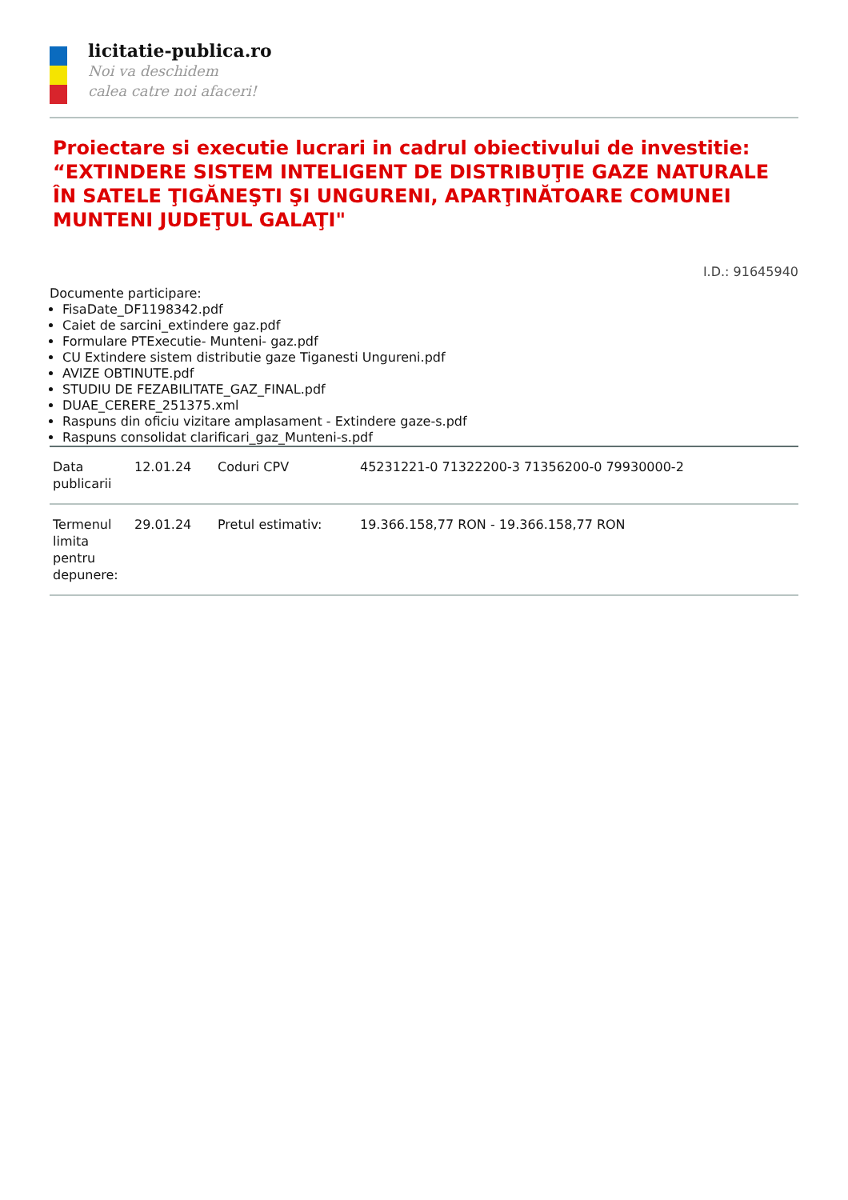licitatie-publica.ro
Noi va deschidem
calea catre noi afaceri!
Proiectare si executie lucrari in cadrul obiectivului de investitie: “EXTINDERE SISTEM INTELIGENT DE DISTRIBUŢIE GAZE NATURALE ÎN SATELE ŢIGĂNEŞTI ŞI UNGURENI, APARŢINĂTOARE COMUNEI MUNTENI JUDEŢUL GALAŢI"
I.D.: 91645940
Documente participare:
FisaDate_DF1198342.pdf
Caiet de sarcini_extindere gaz.pdf
Formulare PTExecutie- Munteni- gaz.pdf
CU Extindere sistem distributie gaze Tiganesti Ungureni.pdf
AVIZE OBTINUTE.pdf
STUDIU DE FEZABILITATE_GAZ_FINAL.pdf
DUAE_CERERE_251375.xml
Raspuns din oficiu vizitare amplasament - Extindere gaze-s.pdf
Raspuns consolidat clarificari_gaz_Munteni-s.pdf
| Data publicarii | 12.01.24 | Coduri CPV | 45231221-0 71322200-3 71356200-0 79930000-2 |
| Termenul limita pentru depunere: | 29.01.24 | Pretul estimativ: | 19.366.158,77 RON - 19.366.158,77 RON |